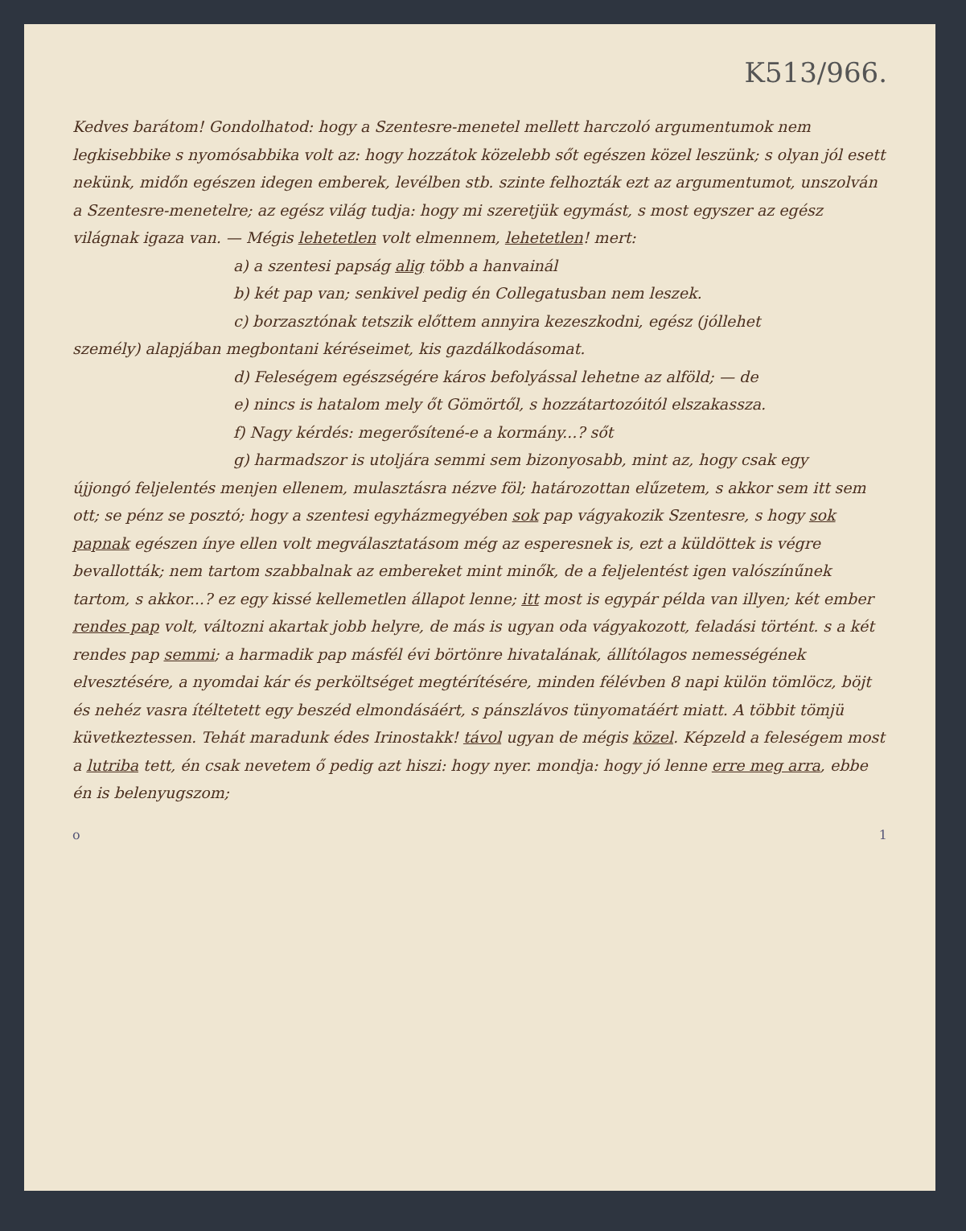K513/966.
Kedves barátom! Gondolhatod: hogy a Szentesre-menetel mellett harczoló argumentumok nem legkisebbike s nyomósabbika volt az: hogy hozzátok közelebb sőt egészen közel leszünk; s olyan jól esett nekünk, midőn egészen idegen emberek, levélben stb. szinte felhozták ezt az argumentumot, unszolván a Szentesre-menetelre; az egész világ tudja: hogy mi szeretjük egymást, s most egyszer az egész világnak igaza van. — Mégis lehetetlen volt elmennem, lehetetlen! mert:
a) a szentesi papság alig több a hanvainál
b) két pap van; senkivel pedig én Collegatusban nem leszek.
c) borzasztónak tetszik előttem annyira kezeszkodni, egész (jóllehet
személy) alapjában megbontani kéréseimet, kis gazdálkodásomat.
d) Feleségem egészségére káros befolyással lehetne az alföld; — de
e) nincs is hatalom mely őt Gömörtől, s hozzátartozóitól elszakassza.
f) Nagy kérdés: megerősítené-e a kormány...? sőt
g) harmadszor is utoljára semmi sem bizonyosabb, mint az, hogy csak egy
újjongó feljelentés menjen ellenem, mulasztásra nézve föl; határozottan elűzetem, s akkor sem itt sem ott; se pénz se posztó; hogy a szentesi egyházmegyében sok pap vágyakozik Szentesre, s hogy sok papnak egészen ínye ellen volt megválasztatásom még az esperesnek is, ezt a küldöttek is végre bevallották; nem tartom szabbalnak az embereket mint minők, de a feljelentést igen valószínűnek tartom, s akkor...? ez egy kissé kellemetlen állapot lenne; itt most is egypár példa van illyen; két ember rendes pap volt, változni akartak jobb helyre, de más is ugyan oda vágyakozott, feladási történt. s a két rendes pap semmi; a harmadik pap másfél évi börtönre hivatalának, állítólagos nemességének elvesztésére, a nyomdai kár és perköltséget megtérítésére, minden félévben 8 napi külön tömlöcz, böjt és nehéz vasra ítéltetett egy beszéd elmondásáért, s pánszlávos tünyomatáért miatt. A többit tömjü küvetkeztessen. Tehát maradunk édes Irinostakk! távol ugyan de mégis közel. Képzeld a feleségem most a lutriba tett, én csak nevetem ő pedig azt hiszi: hogy nyer. mondja: hogy jó lenne erre meg arra, ebbe én is belenyugszom;
o 1